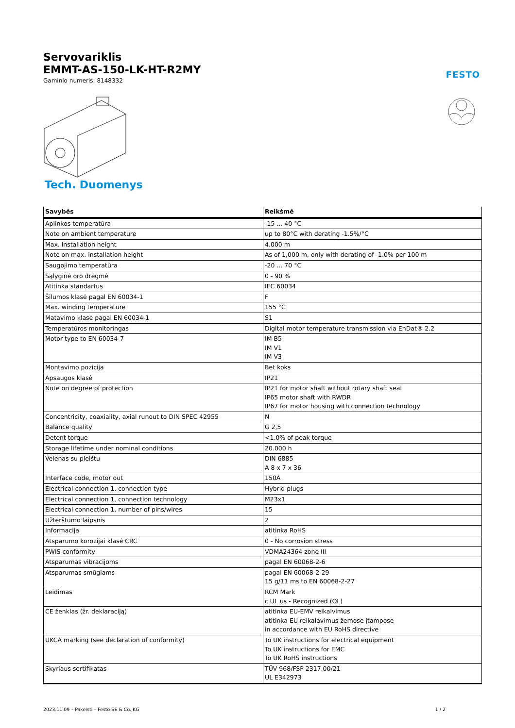Servovariklis
EMMT-AS-150-LK-HT-R2MY
Gaminio numeris: 8148332
FESTO
Tech. Duomenys
| Savybės | Reikšmė |
| --- | --- |
| Aplinkos temperatūra | -15 ... 40 °C |
| Note on ambient temperature | up to 80°C with derating -1.5%/°C |
| Max. installation height | 4.000 m |
| Note on max. installation height | As of 1,000 m, only with derating of -1.0% per 100 m |
| Saugojimo temperatūra | -20 ... 70 °C |
| Sąlyginė oro drėgmė | 0 - 90 % |
| Atitinka standartus | IEC 60034 |
| Šilumos klasė pagal EN 60034-1 | F |
| Max. winding temperature | 155 °C |
| Matavimo klasė pagal EN 60034-1 | S1 |
| Temperatūros monitoringas | Digital motor temperature transmission via EnDat® 2.2 |
| Motor type to EN 60034-7 | IM B5 IM V1 IM V3 |
| Montavimo pozicija | Bet koks |
| Apsaugos klasė | IP21 |
| Note on degree of protection | IP21 for motor shaft without rotary shaft seal IP65 motor shaft with RWDR IP67 for motor housing with connection technology |
| Concentricity, coaxiality, axial runout to DIN SPEC 42955 | N |
| Balance quality | G 2,5 |
| Detent torque | <1.0% of peak torque |
| Storage lifetime under nominal conditions | 20.000 h |
| Velenas su pleištu | DIN 6885 A 8 x 7 x 36 |
| Interface code, motor out | 150A |
| Electrical connection 1, connection type | Hybrid plugs |
| Electrical connection 1, connection technology | M23x1 |
| Electrical connection 1, number of pins/wires | 15 |
| Užterštumo laipsnis | 2 |
| Informacija | atitinka RoHS |
| Atsparumo korozijai klasė CRC | 0 - No corrosion stress |
| PWIS conformity | VDMA24364 zone III |
| Atsparumas vibracijoms | pagal EN 60068-2-6 |
| Atsparumas smūgiams | pagal EN 60068-2-29 15 g/11 ms to EN 60068-2-27 |
| Leidimas | RCM Mark c UL us - Recognized (OL) |
| CE ženklas (žr. deklaraciją) | atitinka EU-EMV reikalvimus atitinka EU reikalavimus žemose įtampose in accordance with EU RoHS directive |
| UKCA marking (see declaration of conformity) | To UK instructions for electrical equipment To UK instructions for EMC To UK RoHS instructions |
| Skyriaus sertifikatas | TÜV 968/FSP 2317.00/21 UL E342973 |
2023.11.09 – Pakeisti – Festo SE & Co. KG 1 / 2